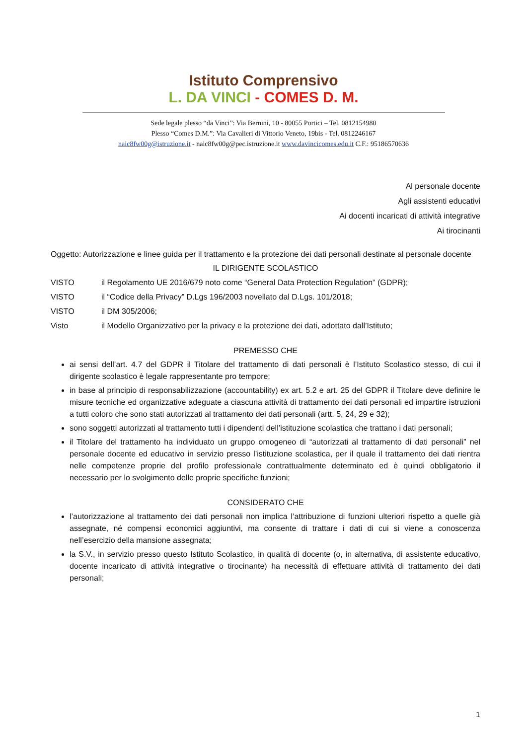Istituto Comprensivo
L. DA VINCI - COMES D. M.
Sede legale plesso “da Vinci”: Via Bernini, 10 - 80055 Portici – Tel. 0812154980
Plesso “Comes D.M.”: Via Cavalieri di Vittorio Veneto, 19bis - Tel. 0812246167
naic8fw00g@istruzione.it - naic8fw00g@pec.istruzione.it www.davincicomes.edu.it C.F.: 95186570636
Al personale docente
Agli assistenti educativi
Ai docenti incaricati di attività integrative
Ai tirocinanti
Oggetto: Autorizzazione e linee guida per il trattamento e la protezione dei dati personali destinate al personale docente
IL DIRIGENTE SCOLASTICO
VISTO il Regolamento UE 2016/679 noto come “General Data Protection Regulation” (GDPR);
VISTO il “Codice della Privacy” D.Lgs 196/2003 novellato dal D.Lgs. 101/2018;
VISTO il DM 305/2006;
Visto il Modello Organizzativo per la privacy e la protezione dei dati, adottato dall’Istituto;
PREMESSO CHE
ai sensi dell’art. 4.7 del GDPR il Titolare del trattamento di dati personali è l’Istituto Scolastico stesso, di cui il dirigente scolastico è legale rappresentante pro tempore;
in base al principio di responsabilizzazione (accountability) ex art. 5.2 e art. 25 del GDPR il Titolare deve definire le misure tecniche ed organizzative adeguate a ciascuna attività di trattamento dei dati personali ed impartire istruzioni a tutti coloro che sono stati autorizzati al trattamento dei dati personali (artt. 5, 24, 29 e 32);
sono soggetti autorizzati al trattamento tutti i dipendenti dell’istituzione scolastica che trattano i dati personali;
il Titolare del trattamento ha individuato un gruppo omogeneo di “autorizzati al trattamento di dati personali” nel personale docente ed educativo in servizio presso l’istituzione scolastica, per il quale il trattamento dei dati rientra nelle competenze proprie del profilo professionale contrattualmente determinato ed è quindi obbligatorio il necessario per lo svolgimento delle proprie specifiche funzioni;
CONSIDERATO CHE
l’autorizzazione al trattamento dei dati personali non implica l’attribuzione di funzioni ulteriori rispetto a quelle già assegnate, né compensi economici aggiuntivi, ma consente di trattare i dati di cui si viene a conoscenza nell’esercizio della mansione assegnata;
la S.V., in servizio presso questo Istituto Scolastico, in qualità di docente (o, in alternativa, di assistente educativo, docente incaricato di attività integrative o tirocinante) ha necessità di effettuare attività di trattamento dei dati personali;
1